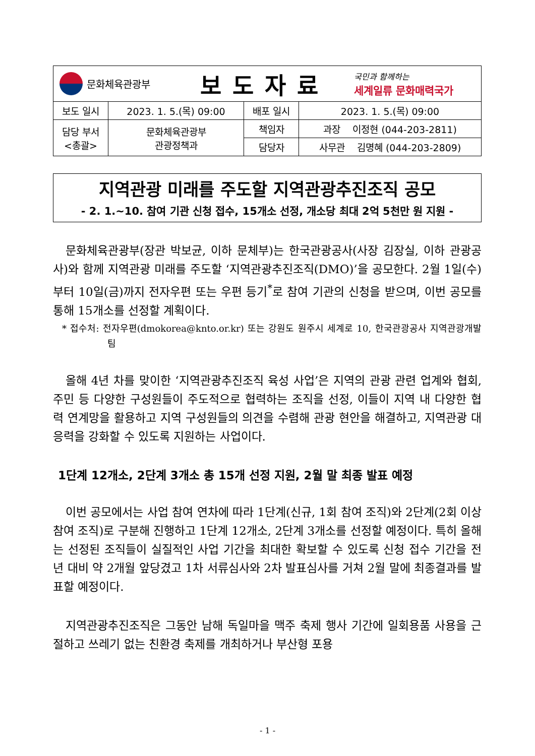| 문화체육관광부 보도자료 국민과 함께하는 세계일류 문화매력국가 | | | |
| 보도 일시 | 2023. 1. 5.(목) 09:00 | 배포 일시 | 2023. 1. 5.(목) 09:00 |
| 담당 부서 <총괄> | 문화체육관광부 관광정책과 | 책임자 | 과장 이정현 (044-203-2811) |
| | | 담당자 | 사무관 김명혜 (044-203-2809) |
지역관광 미래를 주도할 지역관광추진조직 공모
- 2. 1.~10. 참여 기관 신청 접수, 15개소 선정, 개소당 최대 2억 5천만 원 지원 -
문화체육관광부(장관 박보균, 이하 문체부)는 한국관광공사(사장 김장실, 이하 관광공사)와 함께 지역관광 미래를 주도할 ‘지역관광추진조직(DMO)’을 공모한다. 2월 1일(수)부터 10일(금)까지 전자우편 또는 우편 등기<sup>*</sup>로 참여 기관의 신청을 받으며, 이번 공모를 통해 15개소를 선정할 계획이다.
* 접수처: 전자우편(dmokorea@knto.or.kr) 또는 강원도 원주시 세계로 10, 한국관광공사 지역관광개발팀
올해 4년 차를 맞이한 ‘지역관광추진조직 육성 사업’은 지역의 관광 관련 업계와 협회, 주민 등 다양한 구성원들이 주도적으로 협력하는 조직을 선정, 이들이 지역 내 다양한 협력 연계망을 활용하고 지역 구성원들의 의견을 수렴해 관광 현안을 해결하고, 지역관광 대응력을 강화할 수 있도록 지원하는 사업이다.
1단계 12개소, 2단계 3개소 총 15개 선정 지원, 2월 말 최종 발표 예정
이번 공모에서는 사업 참여 연차에 따라 1단계(신규, 1회 참여 조직)와 2단계(2회 이상 참여 조직)로 구분해 진행하고 1단계 12개소, 2단계 3개소를 선정할 예정이다. 특히 올해는 선정된 조직들이 실질적인 사업 기간을 최대한 확보할 수 있도록 신청 접수 기간을 전년 대비 약 2개월 앞당겼고 1차 서류심사와 2차 발표심사를 거쳐 2월 말에 최종결과를 발표할 예정이다.
지역관광추진조직은 그동안 남해 독일마을 맥주 축제 행사 기간에 일회용품 사용을 근절하고 쓰레기 없는 친환경 축제를 개최하거나 부산형 포용
- 1 -